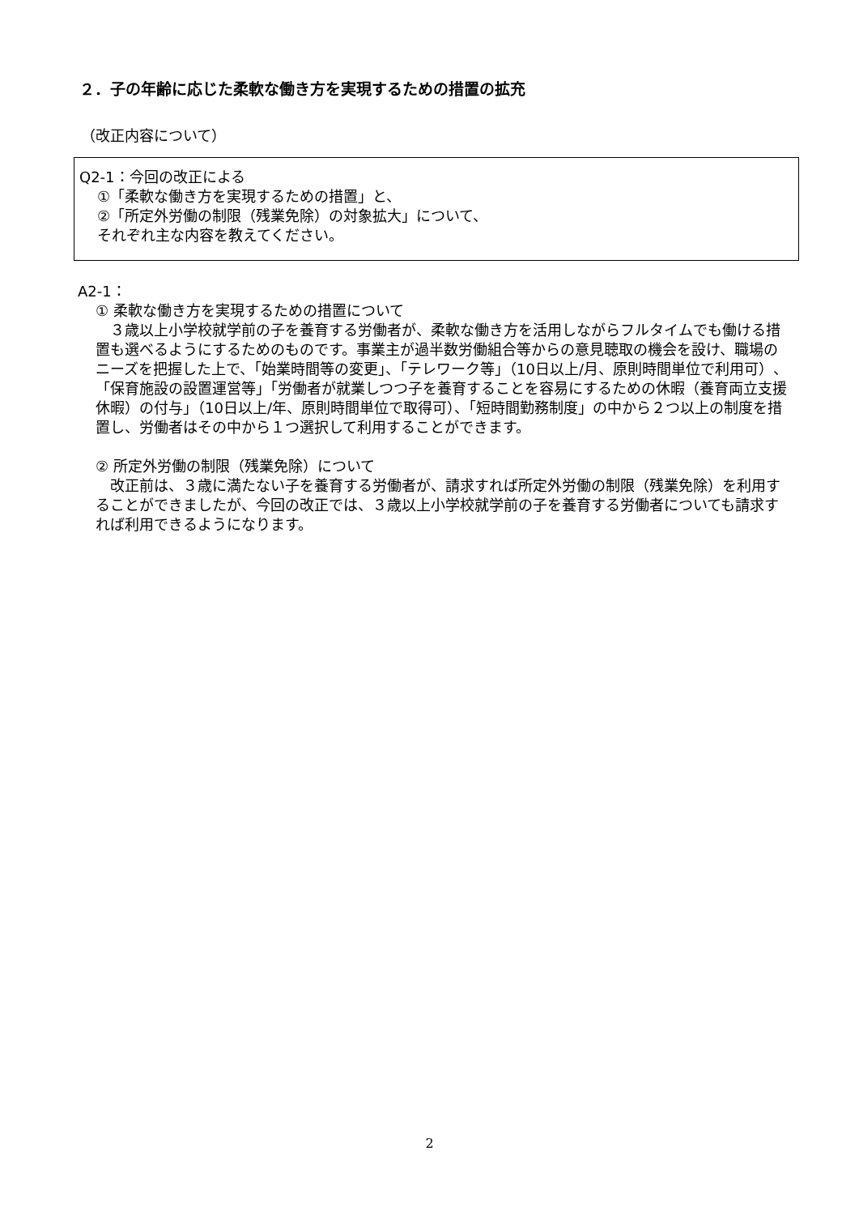２．子の年齢に応じた柔軟な働き方を実現するための措置の拡充
（改正内容について）
Q2-1：今回の改正による
①「柔軟な働き方を実現するための措置」と、
②「所定外労働の制限（残業免除）の対象拡大」について、
それぞれ主な内容を教えてください。
A2-1：
① 柔軟な働き方を実現するための措置について
　３歳以上小学校就学前の子を養育する労働者が、柔軟な働き方を活用しながらフルタイムでも働ける措置も選べるようにするためのものです。事業主が過半数労働組合等からの意見聴取の機会を設け、職場のニーズを把握した上で、「始業時間等の変更」、「テレワーク等」（10日以上/月、原則時間単位で利用可）、「保育施設の設置運営等」「労働者が就業しつつ子を養育することを容易にするための休暇（養育両立支援休暇）の付与」（10日以上/年、原則時間単位で取得可）、「短時間勤務制度」の中から２つ以上の制度を措置し、労働者はその中から１つ選択して利用することができます。
② 所定外労働の制限（残業免除）について
　改正前は、３歳に満たない子を養育する労働者が、請求すれば所定外労働の制限（残業免除）を利用することができましたが、今回の改正では、３歳以上小学校就学前の子を養育する労働者についても請求すれば利用できるようになります。
2